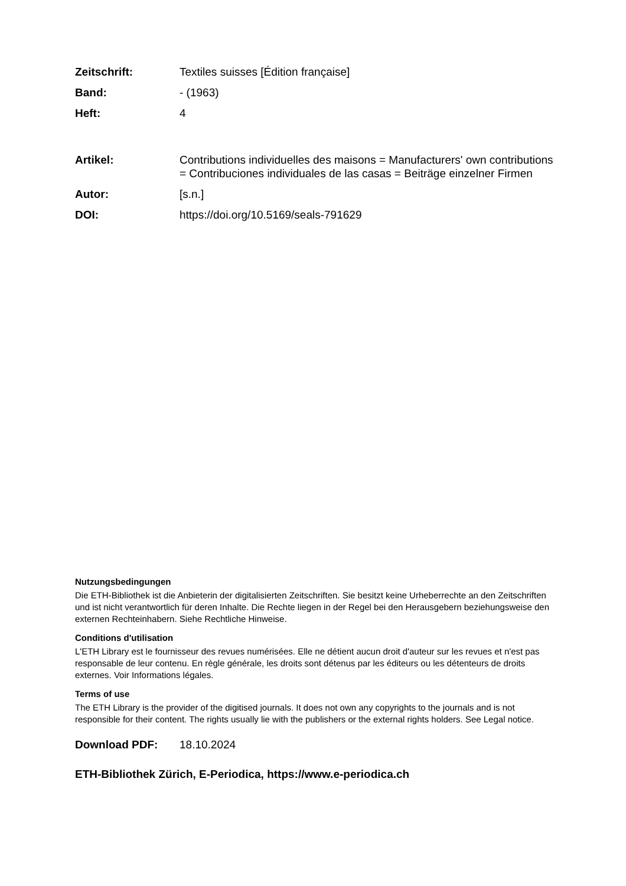Zeitschrift: Textiles suisses [Édition française]
Band: - (1963)
Heft: 4
Artikel: Contributions individuelles des maisons = Manufacturers' own contributions = Contribuciones individuales de las casas = Beiträge einzelner Firmen
Autor: [s.n.]
DOI: https://doi.org/10.5169/seals-791629
Nutzungsbedingungen
Die ETH-Bibliothek ist die Anbieterin der digitalisierten Zeitschriften. Sie besitzt keine Urheberrechte an den Zeitschriften und ist nicht verantwortlich für deren Inhalte. Die Rechte liegen in der Regel bei den Herausgebern beziehungsweise den externen Rechteinhabern. Siehe Rechtliche Hinweise.
Conditions d'utilisation
L'ETH Library est le fournisseur des revues numérisées. Elle ne détient aucun droit d'auteur sur les revues et n'est pas responsable de leur contenu. En règle générale, les droits sont détenus par les éditeurs ou les détenteurs de droits externes. Voir Informations légales.
Terms of use
The ETH Library is the provider of the digitised journals. It does not own any copyrights to the journals and is not responsible for their content. The rights usually lie with the publishers or the external rights holders. See Legal notice.
Download PDF: 18.10.2024
ETH-Bibliothek Zürich, E-Periodica, https://www.e-periodica.ch